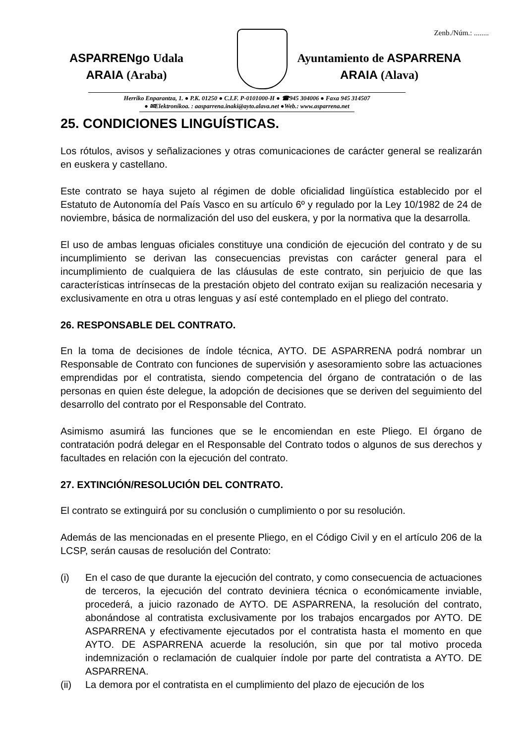Zenb./Núm.: ........
ASPARRENgo Udala
ARAIA (Araba)
Ayuntamiento de ASPARRENA
ARAIA (Alava)
Herriko Enparantza, 1. ● P.K. 01250 ● C.I.F. P-0101000-H ● ☎945 304006 ● Faxa 945 314507
● ✉Elektronikoa. : aasparrena.inaki@ayto.alava.net ●Web.: www.asparrena.net
25. CONDICIONES LINGUÍSTICAS.
Los rótulos, avisos y señalizaciones y otras comunicaciones de carácter general se realizarán en euskera y castellano.
Este contrato se haya sujeto al régimen de doble oficialidad lingüística establecido por el Estatuto de Autonomía del País Vasco en su artículo 6º y regulado por la Ley 10/1982 de 24 de noviembre, básica de normalización del uso del euskera, y por la normativa que la desarrolla.
El uso de ambas lenguas oficiales constituye una condición de ejecución del contrato y de su incumplimiento se derivan las consecuencias previstas con carácter general para el incumplimiento de cualquiera de las cláusulas de este contrato, sin perjuicio de que las características intrínsecas de la prestación objeto del contrato exijan su realización necesaria y exclusivamente en otra u otras lenguas y así esté contemplado en el pliego del contrato.
26. RESPONSABLE DEL CONTRATO.
En la toma de decisiones de índole técnica, AYTO. DE ASPARRENA podrá nombrar un Responsable de Contrato con funciones de supervisión y asesoramiento sobre las actuaciones emprendidas por el contratista, siendo competencia del órgano de contratación o de las personas en quien éste delegue, la adopción de decisiones que se deriven del seguimiento del desarrollo del contrato por el Responsable del Contrato.
Asimismo asumirá las funciones que se le encomiendan en este Pliego. El órgano de contratación podrá delegar en el Responsable del Contrato todos o algunos de sus derechos y facultades en relación con la ejecución del contrato.
27. EXTINCIÓN/RESOLUCIÓN DEL CONTRATO.
El contrato se extinguirá por su conclusión o cumplimiento o por su resolución.
Además de las mencionadas en el presente Pliego, en el Código Civil y en el artículo 206 de la LCSP, serán causas de resolución del Contrato:
(i) En el caso de que durante la ejecución del contrato, y como consecuencia de actuaciones de terceros, la ejecución del contrato deviniera técnica o económicamente inviable, procederá, a juicio razonado de AYTO. DE ASPARRENA, la resolución del contrato, abonándose al contratista exclusivamente por los trabajos encargados por AYTO. DE ASPARRENA y efectivamente ejecutados por el contratista hasta el momento en que AYTO. DE ASPARRENA acuerde la resolución, sin que por tal motivo proceda indemnización o reclamación de cualquier índole por parte del contratista a AYTO. DE ASPARRENA.
(ii) La demora por el contratista en el cumplimiento del plazo de ejecución de los